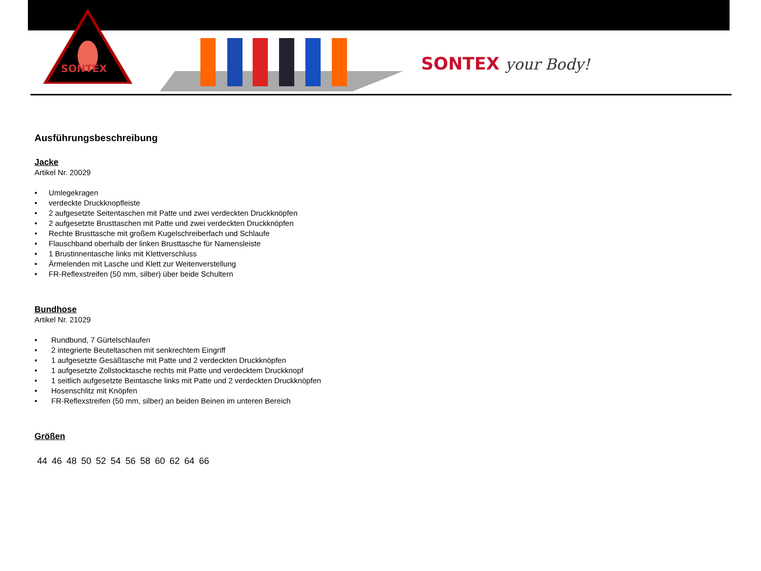SONTEX
SONTEX your Body!
Ausführungsbeschreibung
Jacke
Artikel Nr. 20029
• Umlegekragen
• verdeckte Druckknopfleiste
• 2 aufgesetzte Seitentaschen mit Patte und zwei verdeckten Druckknöpfen
• 2 aufgesetzte Brusttaschen mit Patte und zwei verdeckten Druckknöpfen
• Rechte Brusttasche mit großem Kugelschreiberfach und Schlaufe
• Flauschband oberhalb der linken Brusttasche für Namensleiste
• 1 Brustinnentasche links mit Klettverschluss
• Ärmelenden mit Lasche und Klett zur Weitenverstellung
• FR-Reflexstreifen (50 mm, silber) über beide Schultern
Bundhose
Artikel Nr. 21029
• Rundbund, 7 Gürtelschlaufen
• 2 integrierte Beuteltaschen mit senkrechtem Eingriff
• 1 aufgesetzte Gesäßtasche mit Patte und 2 verdeckten Druckknöpfen
• 1 aufgesetzte Zollstocktasche rechts mit Patte und verdecktem Druckknopf
• 1 seitlich aufgesetzte Beintasche links mit Patte und 2 verdeckten Druckknöpfen
• Hosenschlitz mit Knöpfen
• FR-Reflexstreifen (50 mm, silber) an beiden Beinen im unteren Bereich
Größen
44 46 48 50 52 54 56 58 60 62 64 66